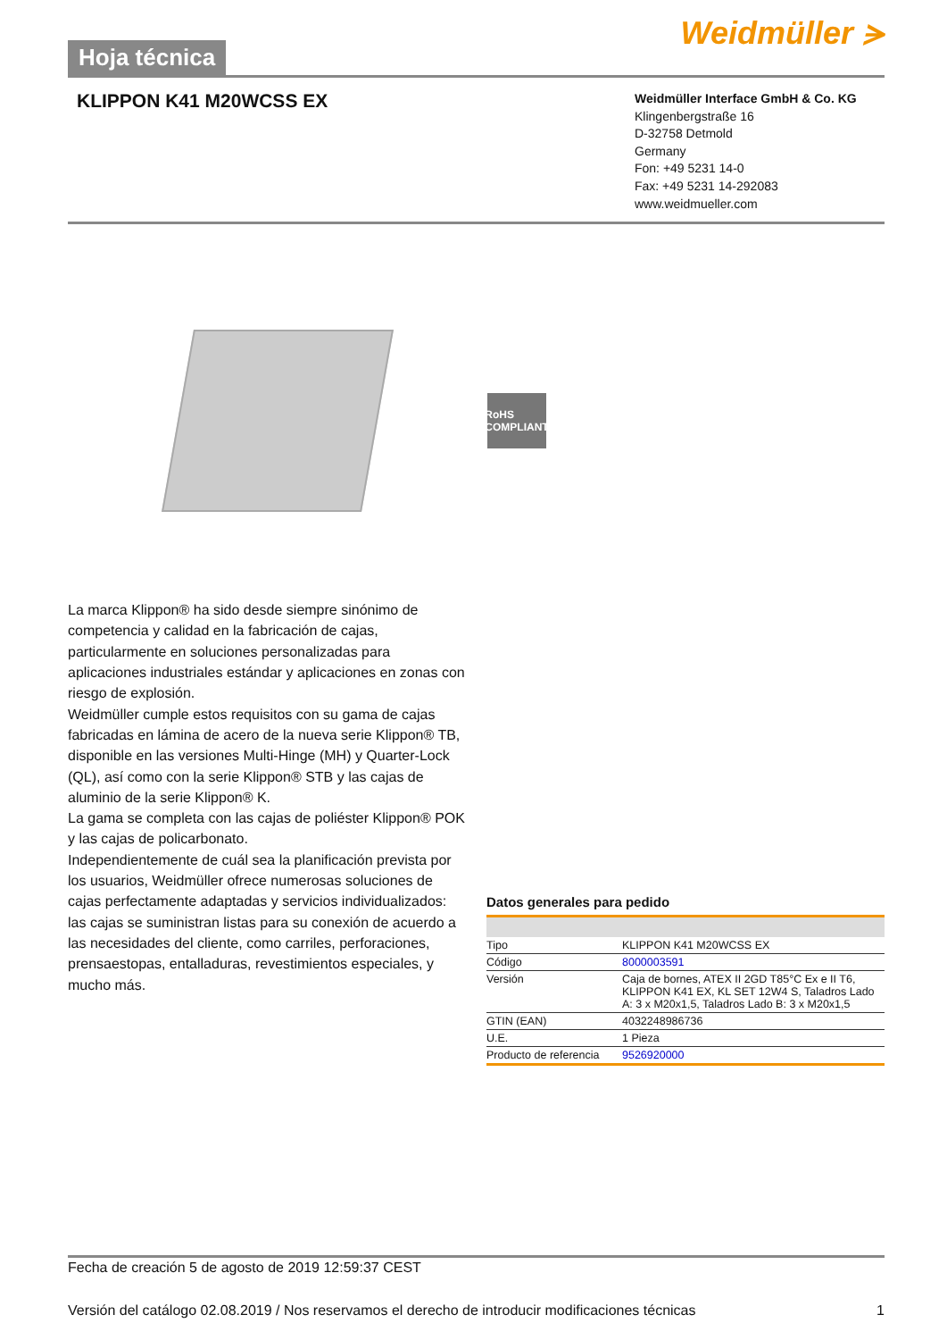Hoja técnica
Weidmüller ⪫
KLIPPON K41 M20WCSS EX
Weidmüller Interface GmbH & Co. KG
Klingenbergstraße 16
D-32758 Detmold
Germany
Fon: +49 5231 14-0
Fax: +49 5231 14-292083
www.weidmueller.com
RoHS COMPLIANT
La marca Klippon® ha sido desde siempre sinónimo de competencia y calidad en la fabricación de cajas, particularmente en soluciones personalizadas para aplicaciones industriales estándar y aplicaciones en zonas con riesgo de explosión.
Weidmüller cumple estos requisitos con su gama de cajas fabricadas en lámina de acero de la nueva serie Klippon® TB, disponible en las versiones Multi-Hinge (MH) y Quarter-Lock (QL), así como con la serie Klippon® STB y las cajas de aluminio de la serie Klippon® K.
La gama se completa con las cajas de poliéster Klippon® POK y las cajas de policarbonato.
Independientemente de cuál sea la planificación prevista por los usuarios, Weidmüller ofrece numerosas soluciones de cajas perfectamente adaptadas y servicios individualizados: las cajas se suministran listas para su conexión de acuerdo a las necesidades del cliente, como carriles, perforaciones, prensaestopas, entalladuras, revestimientos especiales, y mucho más.
Datos generales para pedido
| Tipo | KLIPPON K41 M20WCSS EX |
| Código | 8000003591 |
| Versión | Caja de bornes, ATEX II 2GD T85°C Ex e II T6, KLIPPON K41 EX, KL SET 12W4 S, Taladros Lado A: 3 x M20x1,5, Taladros Lado B: 3 x M20x1,5 |
| GTIN (EAN) | 4032248986736 |
| U.E. | 1 Pieza |
| Producto de referencia | 9526920000 |
Fecha de creación 5 de agosto de 2019 12:59:37 CEST
Versión del catálogo 02.08.2019 / Nos reservamos el derecho de introducir modificaciones técnicas 1